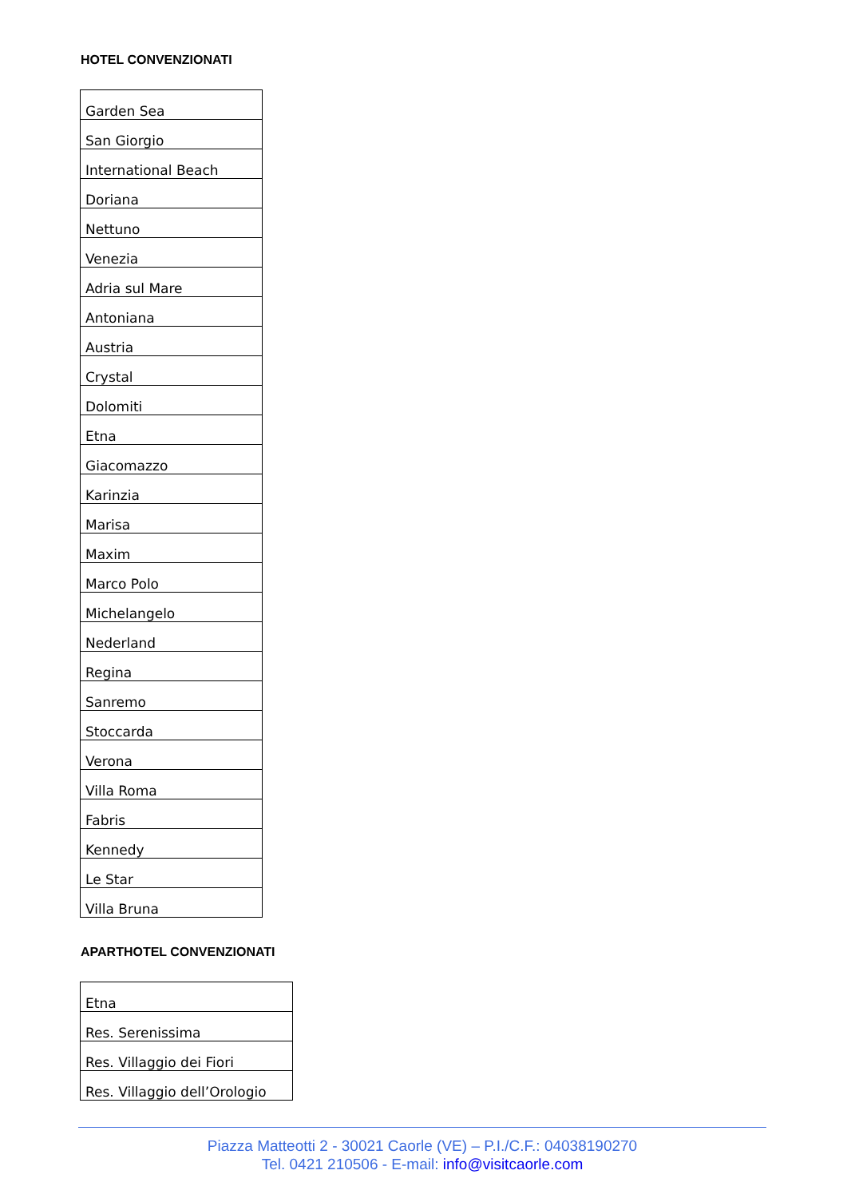HOTEL CONVENZIONATI
| Garden Sea |
| San Giorgio |
| International Beach |
| Doriana |
| Nettuno |
| Venezia |
| Adria sul Mare |
| Antoniana |
| Austria |
| Crystal |
| Dolomiti |
| Etna |
| Giacomazzo |
| Karinzia |
| Marisa |
| Maxim |
| Marco Polo |
| Michelangelo |
| Nederland |
| Regina |
| Sanremo |
| Stoccarda |
| Verona |
| Villa Roma |
| Fabris |
| Kennedy |
| Le Star |
| Villa Bruna |
APARTHOTEL CONVENZIONATI
| Etna |
| Res. Serenissima |
| Res. Villaggio dei Fiori |
| Res. Villaggio dell’Orologio |
Piazza Matteotti 2 - 30021 Caorle (VE) – P.I./C.F.: 04038190270
Tel. 0421 210506 - E-mail: info@visitcaorle.com